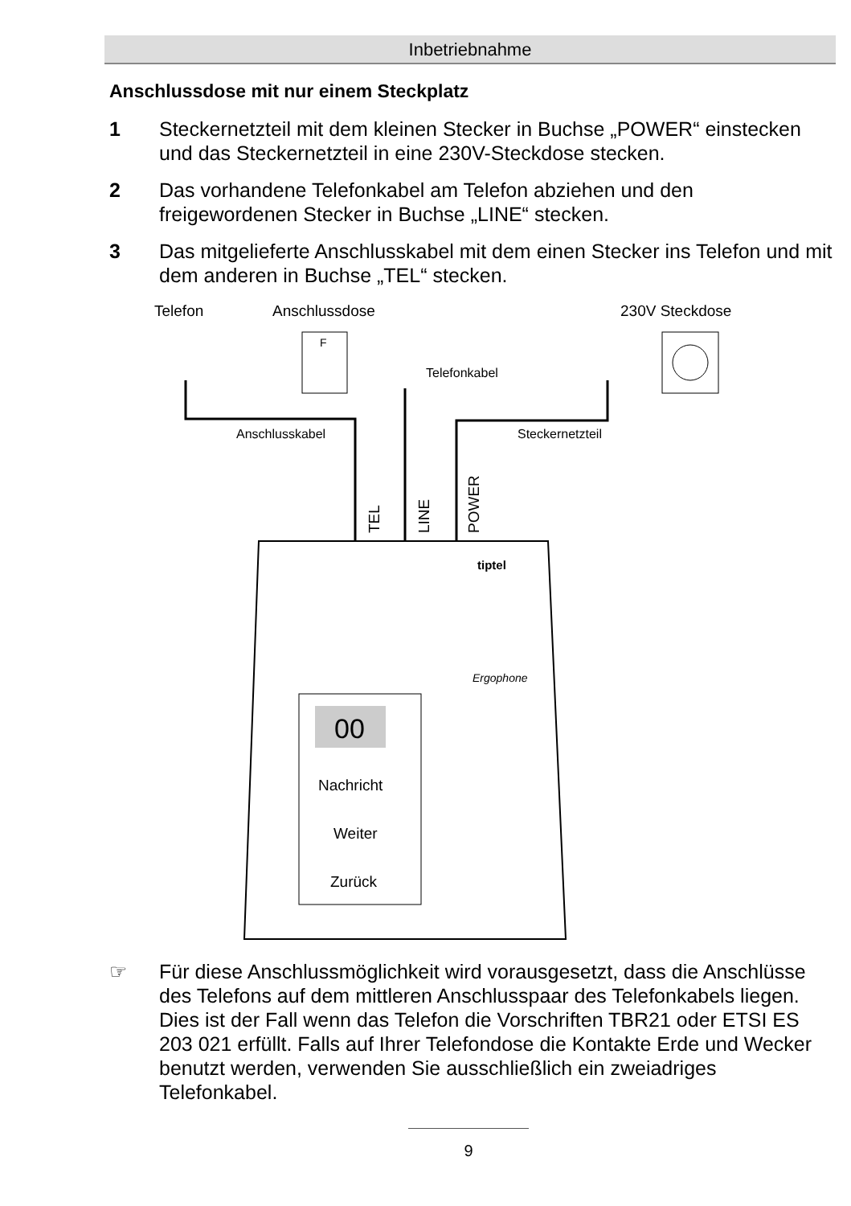Inbetriebnahme
Anschlussdose mit nur einem Steckplatz
1 Steckernetzteil mit dem kleinen Stecker in Buchse „POWER“ einstecken und das Steckernetzteil in eine 230V-Steckdose stecken.
2 Das vorhandene Telefonkabel am Telefon abziehen und den freigewordenen Stecker in Buchse „LINE“ stecken.
3 Das mitgelieferte Anschlusskabel mit dem einen Stecker ins Telefon und mit dem anderen in Buchse „TEL“ stecken.
Telefon
Anschlussdose
230V Steckdose
F
Telefonkabel
Anschlusskabel
Steckernetzteil
TEL
LINE
POWER
tiptel
Ergophone
00
Nachricht
Weiter
Zurück
☞ Für diese Anschlussmöglichkeit wird vorausgesetzt, dass die Anschlüsse des Telefons auf dem mittleren Anschlusspaar des Telefonkabels liegen. Dies ist der Fall wenn das Telefon die Vorschriften TBR21 oder ETSI ES 203 021 erfüllt. Falls auf Ihrer Telefondose die Kontakte Erde und Wecker benutzt werden, verwenden Sie ausschließlich ein zweiadriges Telefonkabel.
9